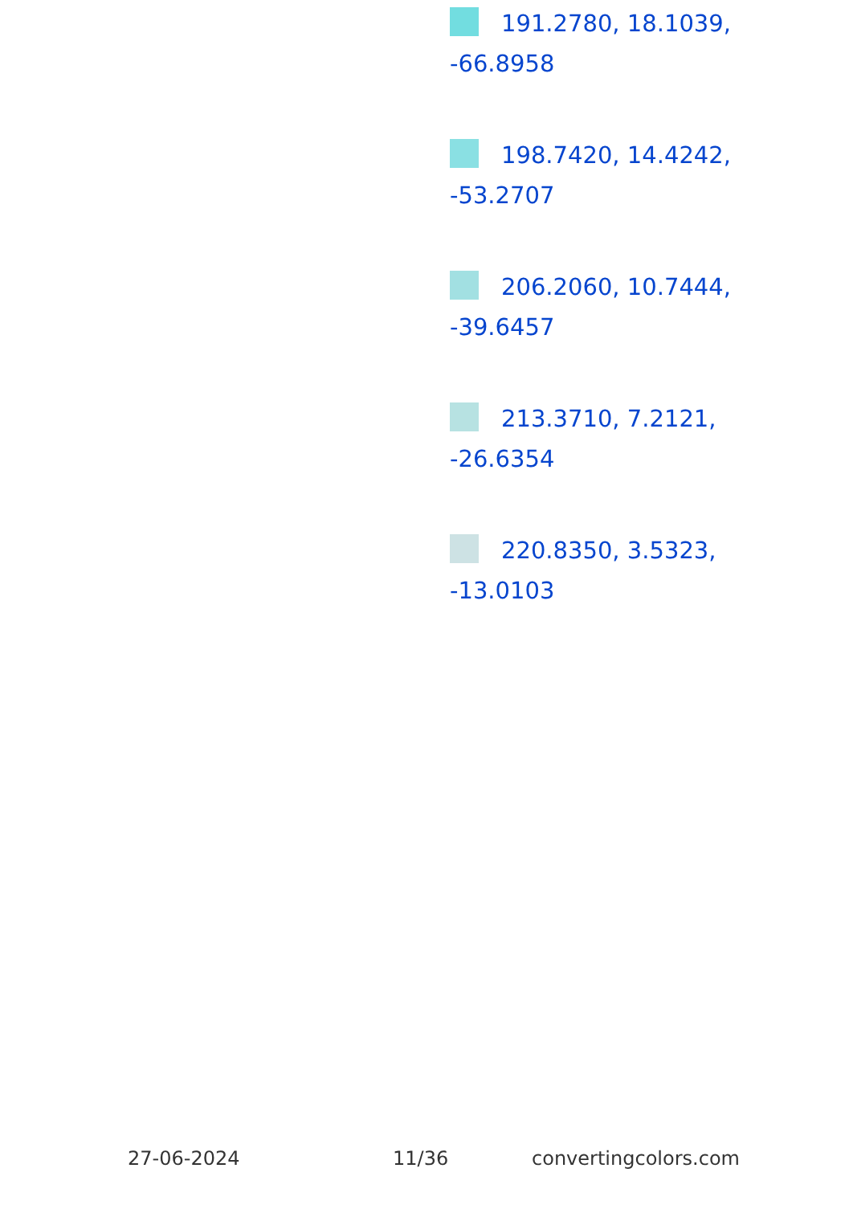191.2780, 18.1039, -66.8958
198.7420, 14.4242, -53.2707
206.2060, 10.7444, -39.6457
213.3710, 7.2121, -26.6354
220.8350, 3.5323, -13.0103
27-06-2024 11/36 convertingcolors.com